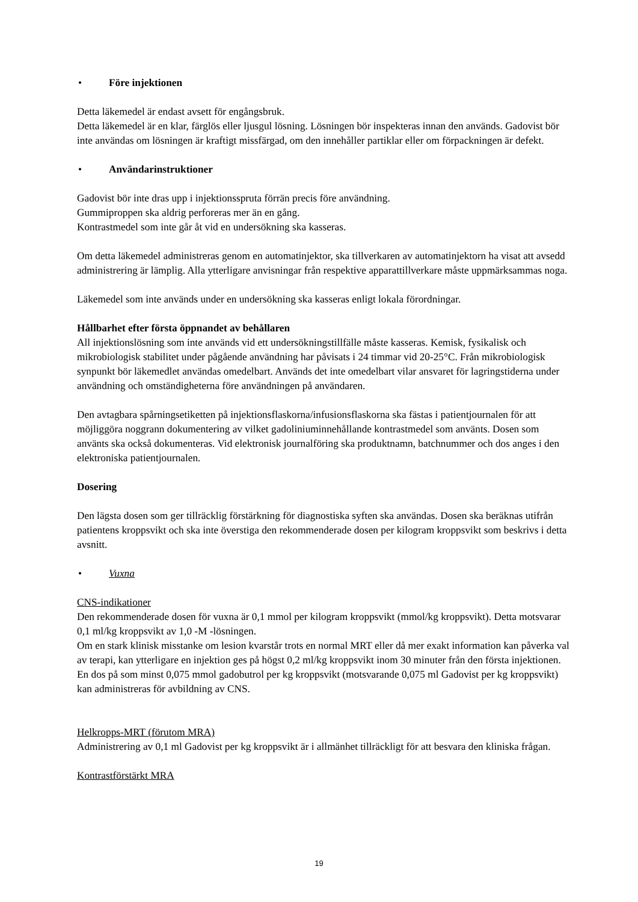• Före injektionen
Detta läkemedel är endast avsett för engångsbruk.
Detta läkemedel är en klar, färglös eller ljusgul lösning. Lösningen bör inspekteras innan den används. Gadovist bör inte användas om lösningen är kraftigt missfärgad, om den innehåller partiklar eller om förpackningen är defekt.
• Användarinstruktioner
Gadovist bör inte dras upp i injektionsspruta förrän precis före användning.
Gummiproppen ska aldrig perforeras mer än en gång.
Kontrastmedel som inte går åt vid en undersökning ska kasseras.
Om detta läkemedel administreras genom en automatinjektor, ska tillverkaren av automatinjektorn ha visat att avsedd administrering är lämplig. Alla ytterligare anvisningar från respektive apparattillverkare måste uppmärksammas noga.
Läkemedel som inte används under en undersökning ska kasseras enligt lokala förordningar.
Hållbarhet efter första öppnandet av behållaren
All injektionslösning som inte används vid ett undersökningstillfälle måste kasseras. Kemisk, fysikalisk och mikrobiologisk stabilitet under pågående användning har påvisats i 24 timmar vid 20-25°C. Från mikrobiologisk synpunkt bör läkemedlet användas omedelbart. Används det inte omedelbart vilar ansvaret för lagringstiderna under användning och omständigheterna före användningen på användaren.
Den avtagbara spårningsetiketten på injektionsflaskorna/infusionsflaskorna ska fästas i patientjournalen för att möjliggöra noggrann dokumentering av vilket gadoliniuminnehållande kontrastmedel som använts. Dosen som använts ska också dokumenteras. Vid elektronisk journalföring ska produktnamn, batchnummer och dos anges i den elektroniska patientjournalen.
Dosering
Den lägsta dosen som ger tillräcklig förstärkning för diagnostiska syften ska användas. Dosen ska beräknas utifrån patientens kroppsvikt och ska inte överstiga den rekommenderade dosen per kilogram kroppsvikt som beskrivs i detta avsnitt.
• Vuxna
CNS-indikationer
Den rekommenderade dosen för vuxna är 0,1 mmol per kilogram kroppsvikt (mmol/kg kroppsvikt). Detta motsvarar 0,1 ml/kg kroppsvikt av 1,0 -M -lösningen.
Om en stark klinisk misstanke om lesion kvarstår trots en normal MRT eller då mer exakt information kan påverka val av terapi, kan ytterligare en injektion ges på högst 0,2 ml/kg kroppsvikt inom 30 minuter från den första injektionen. En dos på som minst 0,075 mmol gadobutrol per kg kroppsvikt (motsvarande 0,075 ml Gadovist per kg kroppsvikt) kan administreras för avbildning av CNS.
Helkropps-MRT (förutom MRA)
Administrering av 0,1 ml Gadovist per kg kroppsvikt är i allmänhet tillräckligt för att besvara den kliniska frågan.
Kontrastförstärkt MRA
19